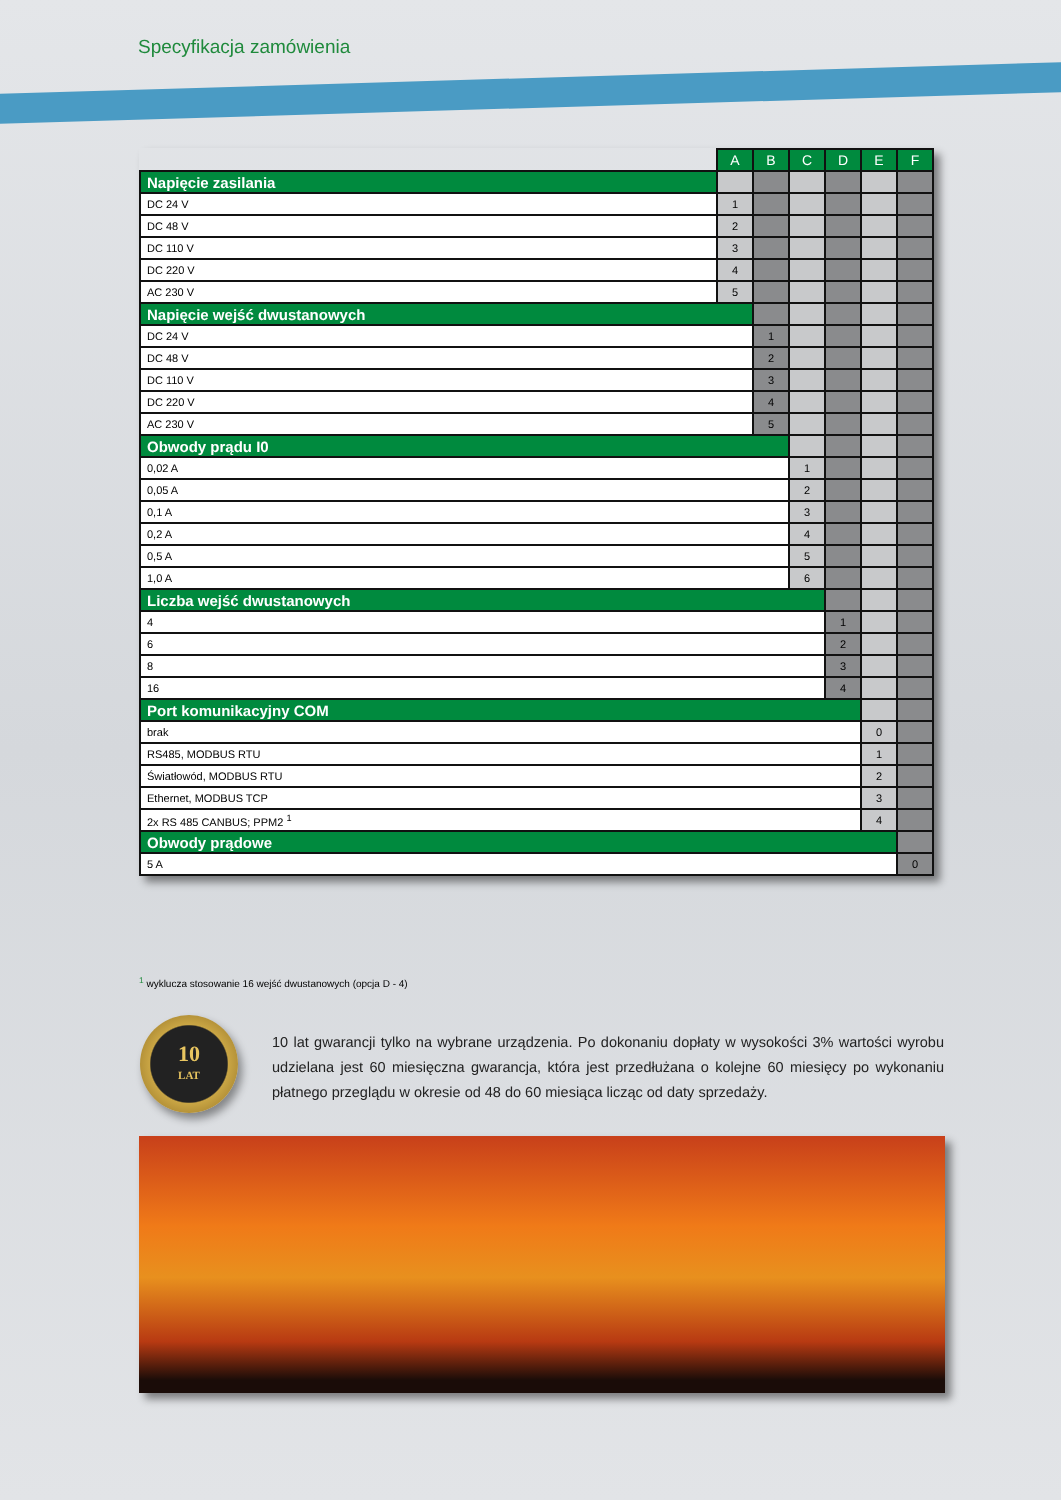Specyfikacja zamówienia
| | A | B | C | D | E | F |
| --- | --- | --- | --- | --- | --- | --- |
| Napięcie zasilania | | | | | | |
| DC 24 V | 1 | | | | | |
| DC 48 V | 2 | | | | | |
| DC 110 V | 3 | | | | | |
| DC 220 V | 4 | | | | | |
| AC 230 V | 5 | | | | | |
| Napięcie wejść dwustanowych | | | | | | |
| DC 24 V | | 1 | | | | |
| DC 48 V | | 2 | | | | |
| DC 110 V | | 3 | | | | |
| DC 220 V | | 4 | | | | |
| AC 230 V | | 5 | | | | |
| Obwody prądu I0 | | | | | | |
| 0,02 A | | | 1 | | | |
| 0,05 A | | | 2 | | | |
| 0,1 A | | | 3 | | | |
| 0,2 A | | | 4 | | | |
| 0,5 A | | | 5 | | | |
| 1,0 A | | | 6 | | | |
| Liczba wejść dwustanowych | | | | | | |
| 4 | | | | 1 | | |
| 6 | | | | 2 | | |
| 8 | | | | 3 | | |
| 16 | | | | 4 | | |
| Port komunikacyjny COM | | | | | | |
| brak | | | | | 0 | |
| RS485, MODBUS RTU | | | | | 1 | |
| Światłowód, MODBUS RTU | | | | | 2 | |
| Ethernet, MODBUS TCP | | | | | 3 | |
| 2x RS 485 CANBUS; PPM2 <sup>1</sup> | | | | | 4 | |
| Obwody prądowe | | | | | | |
| 5 A | | | | | | 0 |
<sup>1</sup> wyklucza stosowanie 16 wejść dwustanowych (opcja D - 4)
10
LAT
10 lat gwarancji tylko na wybrane urządzenia. Po dokonaniu dopłaty w wysokości 3% wartości wyrobu udzielana jest 60 miesięczna gwarancja, która jest przedłużana o kolejne 60 miesięcy po wykonaniu płatnego przeglądu w okresie od 48 do 60 miesiąca licząc od daty sprzedaży.